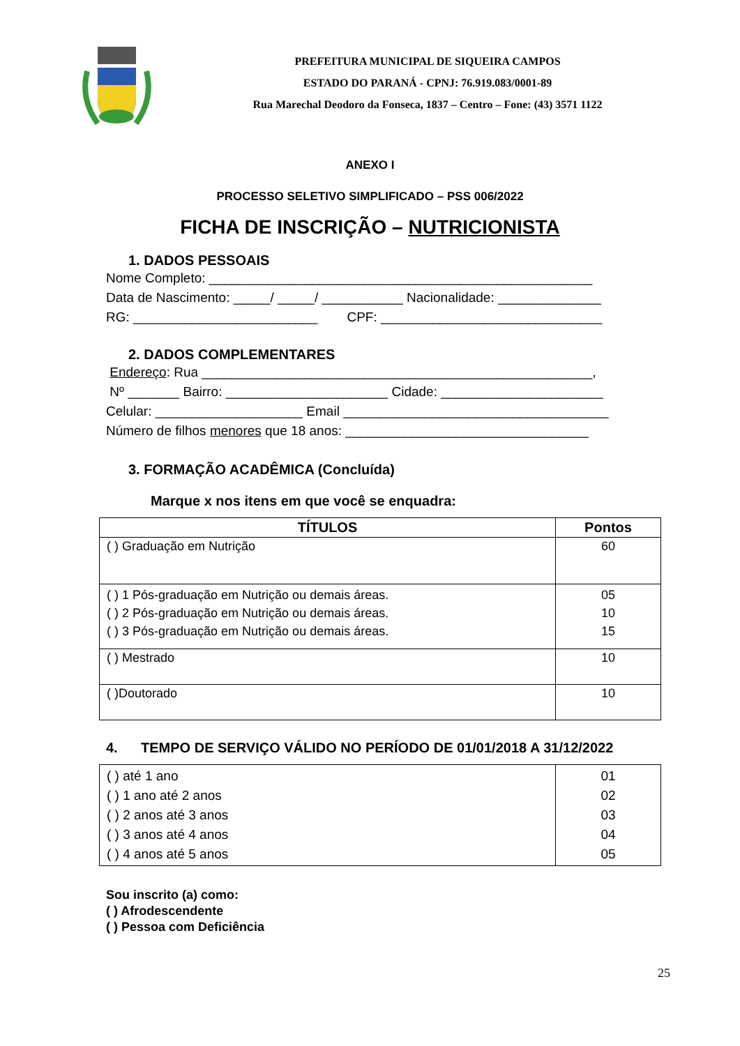PREFEITURA MUNICIPAL DE SIQUEIRA CAMPOS
ESTADO DO PARANÁ - CPNJ: 76.919.083/0001-89
Rua Marechal Deodoro da Fonseca, 1837 – Centro – Fone: (43) 3571 1122
ANEXO I
PROCESSO SELETIVO SIMPLIFICADO – PSS 006/2022
FICHA DE INSCRIÇÃO – NUTRICIONISTA
1. DADOS PESSOAIS
Nome Completo: ____________________________________________________
Data de Nascimento: _____/ _____/ ___________ Nacionalidade: ______________
RG: _________________________ CPF: ______________________________
2. DADOS COMPLEMENTARES
Endereço: Rua _____________________________________________________,
Nº _______ Bairro: ______________________ Cidade: ______________________
Celular: ____________________ Email ____________________________________
Número de filhos menores que 18 anos: _________________________________
3. FORMAÇÃO ACADÊMICA (Concluída)
Marque x nos itens em que você se enquadra:
| TÍTULOS | Pontos |
| --- | --- |
| ( ) Graduação em Nutrição | 60 |
| ( ) 1 Pós-graduação em Nutrição ou demais áreas. ( ) 2 Pós-graduação em Nutrição ou demais áreas. ( ) 3 Pós-graduação em Nutrição ou demais áreas. | 05 10 15 |
| ( ) Mestrado | 10 |
| ( )Doutorado | 10 |
4. TEMPO DE SERVIÇO VÁLIDO NO PERÍODO DE 01/01/2018 A 31/12/2022
| ( ) até 1 ano ( ) 1 ano até 2 anos ( ) 2 anos até 3 anos ( ) 3 anos até 4 anos ( ) 4 anos até 5 anos | 01 02 03 04 05 |
Sou inscrito (a) como:
( ) Afrodescendente
( ) Pessoa com Deficiência
25